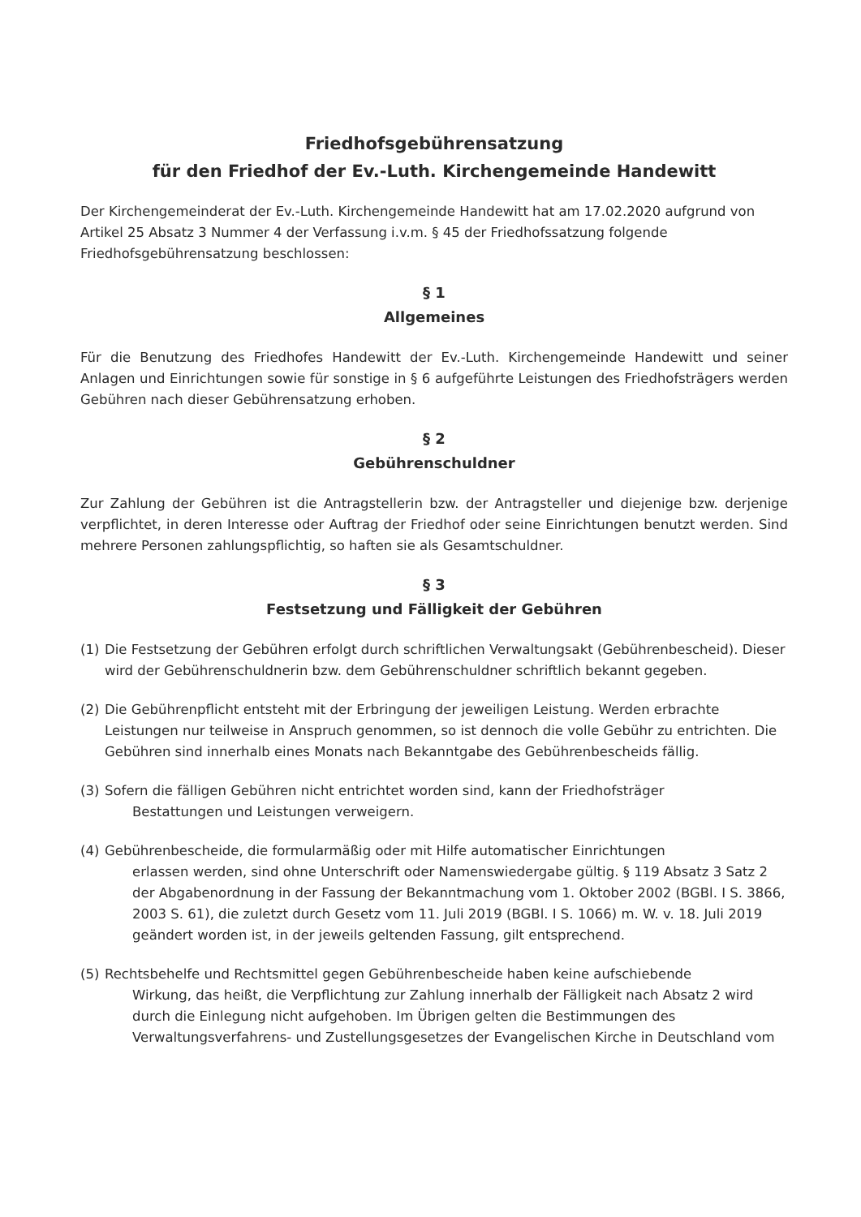Friedhofsgebührensatzung
für den Friedhof der Ev.-Luth. Kirchengemeinde Handewitt
Der Kirchengemeinderat der Ev.-Luth. Kirchengemeinde Handewitt hat am 17.02.2020 aufgrund von Artikel 25 Absatz 3 Nummer 4 der Verfassung i.v.m. § 45 der Friedhofssatzung folgende Friedhofsgebührensatzung beschlossen:
§ 1
Allgemeines
Für die Benutzung des Friedhofes Handewitt der Ev.-Luth. Kirchengemeinde Handewitt und seiner Anlagen und Einrichtungen sowie für sonstige in § 6 aufgeführte Leistungen des Friedhofsträgers werden Gebühren nach dieser Gebührensatzung erhoben.
§ 2
Gebührenschuldner
Zur Zahlung der Gebühren ist die Antragstellerin bzw. der Antragsteller und diejenige bzw. derjenige verpflichtet, in deren Interesse oder Auftrag der Friedhof oder seine Einrichtungen benutzt werden. Sind mehrere Personen zahlungspflichtig, so haften sie als Gesamtschuldner.
§ 3
Festsetzung und Fälligkeit der Gebühren
(1) Die Festsetzung der Gebühren erfolgt durch schriftlichen Verwaltungsakt (Gebührenbescheid). Dieser wird der Gebührenschuldnerin bzw. dem Gebührenschuldner schriftlich bekannt gegeben.
(2) Die Gebührenpflicht entsteht mit der Erbringung der jeweiligen Leistung. Werden erbrachte Leistungen nur teilweise in Anspruch genommen, so ist dennoch die volle Gebühr zu entrichten. Die Gebühren sind innerhalb eines Monats nach Bekanntgabe des Gebührenbescheids fällig.
(3) Sofern die fälligen Gebühren nicht entrichtet worden sind, kann der Friedhofsträger
Bestattungen und Leistungen verweigern.
(4) Gebührenbescheide, die formularmäßig oder mit Hilfe automatischer Einrichtungen
erlassen werden, sind ohne Unterschrift oder Namenswiedergabe gültig. § 119 Absatz 3 Satz 2 der Abgabenordnung in der Fassung der Bekanntmachung vom 1. Oktober 2002 (BGBl. I S. 3866, 2003 S. 61), die zuletzt durch Gesetz vom 11. Juli 2019 (BGBl. I S. 1066) m. W. v. 18. Juli 2019 geändert worden ist, in der jeweils geltenden Fassung, gilt entsprechend.
(5) Rechtsbehelfe und Rechtsmittel gegen Gebührenbescheide haben keine aufschiebende
Wirkung, das heißt, die Verpflichtung zur Zahlung innerhalb der Fälligkeit nach Absatz 2 wird durch die Einlegung nicht aufgehoben. Im Übrigen gelten die Bestimmungen des Verwaltungsverfahrens- und Zustellungsgesetzes der Evangelischen Kirche in Deutschland vom